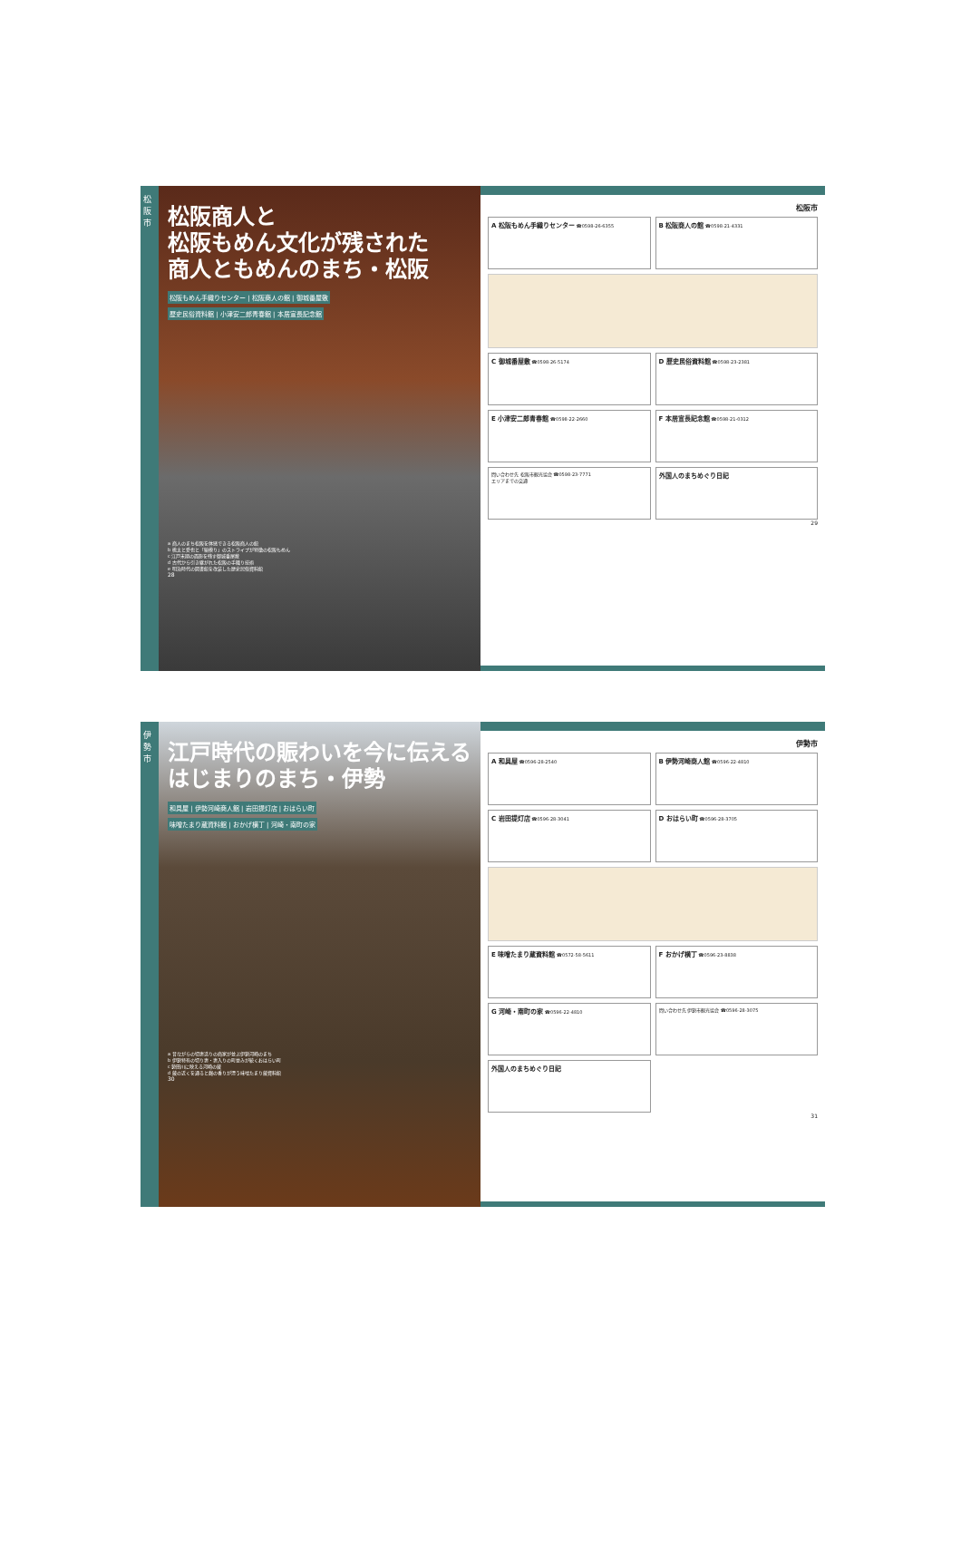松阪市
松阪商人と
松阪もめん文化が残された
商人ともめんのまち・松阪
松阪もめん手織りセンター | 松阪商人の館 | 御城番屋敷
歴史民俗資料館 | 小津安二郎青春館 | 本居宣長記念館
a 商人のまち松阪を体感できる松阪商人の館
b 桃太と愛也と「縞模り」のストライプが特徴の松阪もめん
c 江戸末期の面影を残す御城番屋敷
d 古代から引き継がれた松阪の手織り技術
e 明治時代の図書館を改装した歴史民俗資料館
28
松阪市
A 松阪もめん手織りセンター ☎0598-26-6355
B 松阪商人の館 ☎0598-21-4331
C 御城番屋敷 ☎0598-26-5174
D 歴史民俗資料館 ☎0598-23-2381
E 小津安二郎青春館 ☎0598-22-2660
F 本居宣長記念館 ☎0598-21-0312
問い合わせ先 松阪市観光協会 ☎0598-23-7771
エリアまでの交通
外国人のまちめぐり日記
29
伊勢市
江戸時代の賑わいを今に伝える
はじまりのまち・伊勢
和具屋 | 伊勢河崎商人館 | 岩田提灯店 | おはらい町
味噌たまり蔵資料館 | おかげ横丁 | 河崎・南町の家
a 昔ながらの切妻造りの商家が並ぶ伊勢河崎のまち
b 伊勢特有の切り妻・妻入りの町並みが続くおはらい町
c 勢田川に映える河崎の蔵
d 蔵の近くを通ると麹の香りが漂う味噌たまり蔵資料館
30
伊勢市
A 和具屋 ☎0596-28-2540
B 伊勢河崎商人館 ☎0596-22-4810
C 岩田提灯店 ☎0596-28-3041
D おはらい町 ☎0596-28-3705
E 味噌たまり蔵資料館 ☎0572-58-5611
F おかげ横丁 ☎0596-23-8838
G 河崎・南町の家 ☎0596-22-4810
問い合わせ先 伊勢市観光協会 ☎0596-28-3075
外国人のまちめぐり日記
31